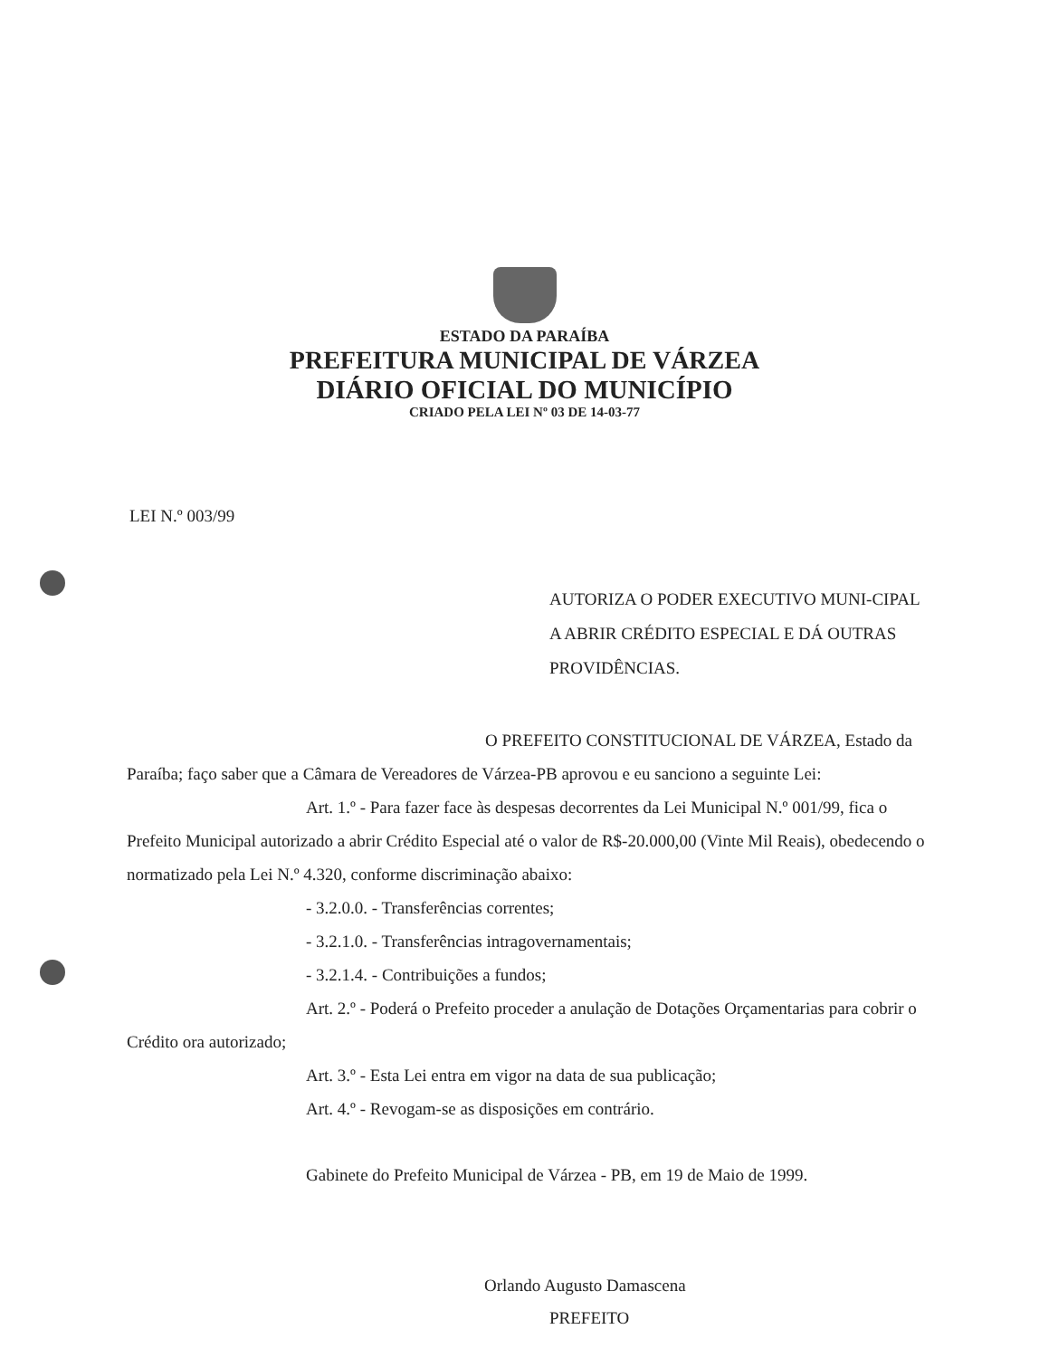ESTADO DA PARAÍBA
PREFEITURA MUNICIPAL DE VÁRZEA
DIÁRIO OFICIAL DO MUNICÍPIO
CRIADO PELA LEI Nº 03 DE 14-03-77
LEI N.º 003/99
AUTORIZA O PODER EXECUTIVO MUNI-CIPAL A ABRIR CRÉDITO ESPECIAL E DÁ OUTRAS PROVIDÊNCIAS.
O PREFEITO CONSTITUCIONAL DE VÁRZEA, Estado da Paraíba; faço saber que a Câmara de Vereadores de Várzea-PB aprovou e eu sanciono a seguinte Lei:
Art. 1.º - Para fazer face às despesas decorrentes da Lei Municipal N.º 001/99, fica o Prefeito Municipal autorizado a abrir Crédito Especial até o valor de R$-20.000,00 (Vinte Mil Reais), obedecendo o normatizado pela Lei N.º 4.320, conforme discriminação abaixo:
- 3.2.0.0. - Transferências correntes;
- 3.2.1.0. - Transferências intragovernamentais;
- 3.2.1.4. - Contribuições a fundos;
Art. 2.º - Poderá o Prefeito proceder a anulação de Dotações Orçamentarias para cobrir o Crédito ora autorizado;
Art. 3.º - Esta Lei entra em vigor na data de sua publicação;
Art. 4.º - Revogam-se as disposições em contrário.
Gabinete do Prefeito Municipal de Várzea - PB, em 19 de Maio de 1999.
Orlando Augusto Damascena
PREFEITO